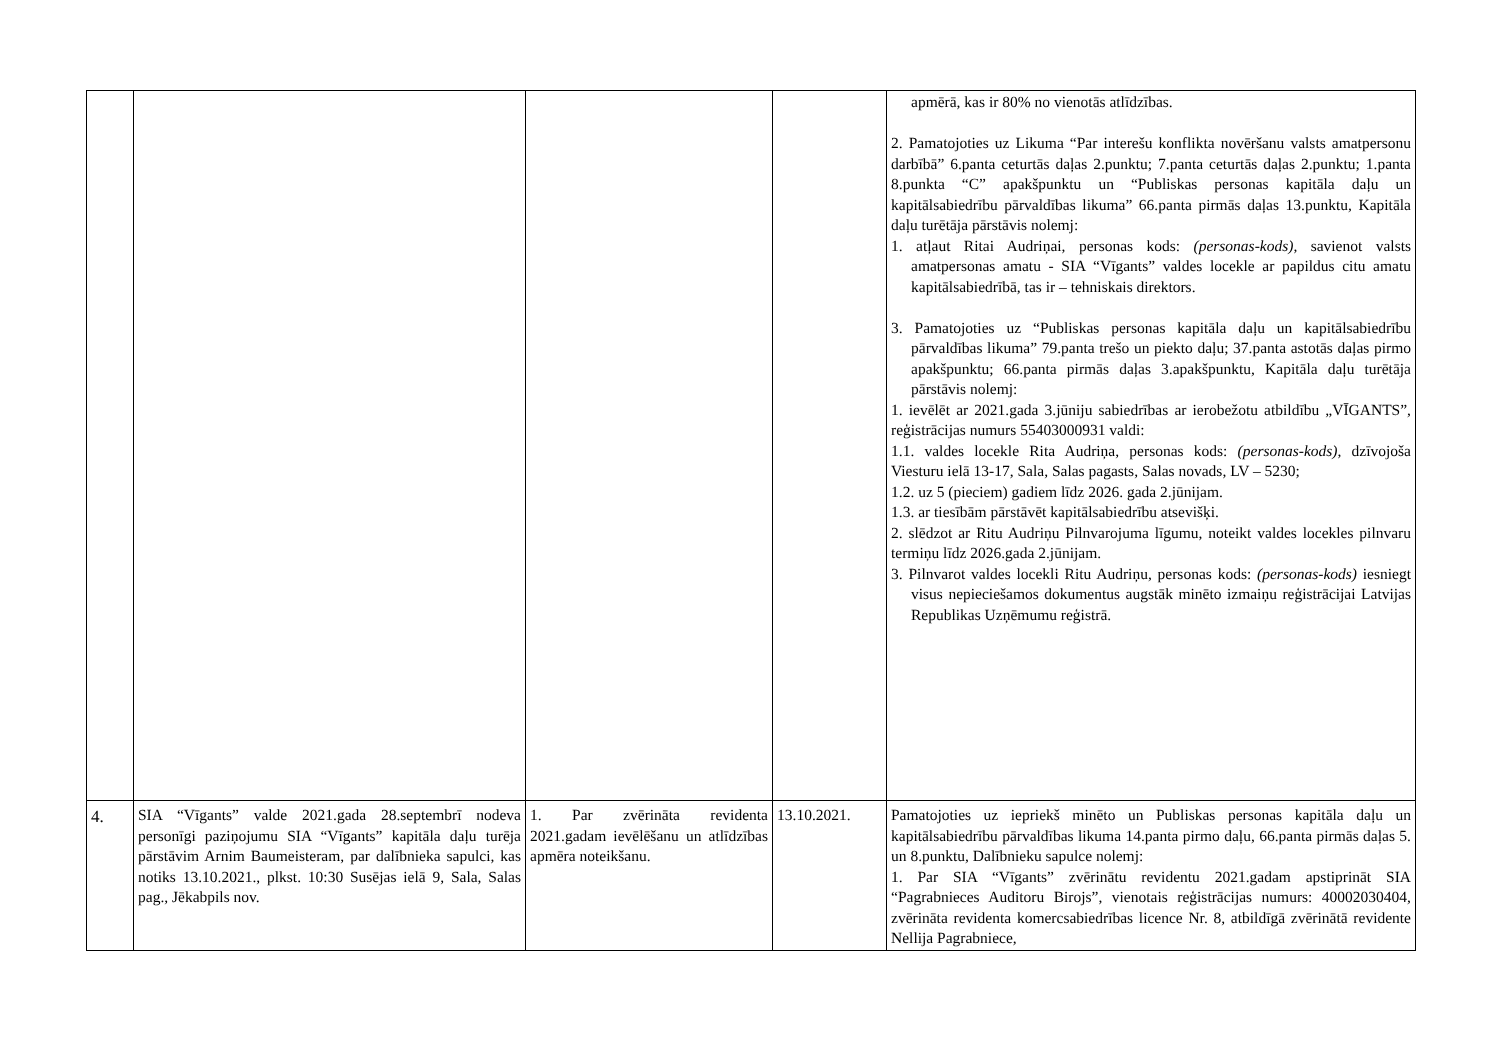| | | | | apmērā, kas ir 80% no vienotās atlīdzības. 2. Pamatojoties uz Likuma “Par interešu konflikta novēršanu valsts amatpersonu darbībā” 6.panta ceturtās daļas 2.punktu; 7.panta ceturtās daļas 2.punktu; 1.panta 8.punkta “C” apakšpunktu un “Publiskas personas kapitāla daļu un kapitālsabiedrību pārvaldības likuma” 66.panta pirmās daļas 13.punktu, Kapitāla daļu turētāja pārstāvis nolemj: 1. atļaut Ritai Audriņai, personas kods: (personas-kods) , savienot valsts amatpersonas amatu - SIA “Vīgants” valdes locekle ar papildus citu amatu kapitālsabiedrībā, tas ir – tehniskais direktors. 3. Pamatojoties uz “Publiskas personas kapitāla daļu un kapitālsabiedrību pārvaldības likuma” 79.panta trešo un piekto daļu; 37.panta astotās daļas pirmo apakšpunktu; 66.panta pirmās daļas 3.apakšpunktu, Kapitāla daļu turētāja pārstāvis nolemj: 1. ievēlēt ar 2021.gada 3.jūniju sabiedrības ar ierobežotu atbildību „VĪGANTS”, reģistrācijas numurs 55403000931 valdi: 1.1. valdes locekle Rita Audriņa, personas kods: (personas-kods) , dzīvojoša Viesturu ielā 13-17, Sala, Salas pagasts, Salas novads, LV – 5230; 1.2. uz 5 (pieciem) gadiem līdz 2026. gada 2.jūnijam. 1.3. ar tiesībām pārstāvēt kapitālsabiedrību atsevišķi. 2. slēdzot ar Ritu Audriņu Pilnvarojuma līgumu, noteikt valdes locekles pilnvaru termiņu līdz 2026.gada 2.jūnijam. 3. Pilnvarot valdes locekli Ritu Audriņu, personas kods: (personas-kods) iesniegt visus nepieciešamos dokumentus augstāk minēto izmaiņu reģistrācijai Latvijas Republikas Uzņēmumu reģistrā. |
| 4. | SIA “Vīgants” valde 2021.gada 28.septembrī nodeva personīgi paziņojumu SIA “Vīgants” kapitāla daļu turēja pārstāvim Arnim Baumeisteram, par dalībnieka sapulci, kas notiks 13.10.2021., plkst. 10:30 Susējas ielā 9, Sala, Salas pag., Jēkabpils nov. | 1. Par zvērināta revidenta 2021.gadam ievēlēšanu un atlīdzības apmēra noteikšanu. | 13.10.2021. | Pamatojoties uz iepriekš minēto un Publiskas personas kapitāla daļu un kapitālsabiedrību pārvaldības likuma 14.panta pirmo daļu, 66.panta pirmās daļas 5. un 8.punktu, Dalībnieku sapulce nolemj: 1. Par SIA “Vīgants” zvērinātu revidentu 2021.gadam apstiprināt SIA “Pagrabnieces Auditoru Birojs”, vienotais reģistrācijas numurs: 40002030404, zvērināta revidenta komercsabiedrības licence Nr. 8, atbildīgā zvērinātā revidente Nellija Pagrabniece, |